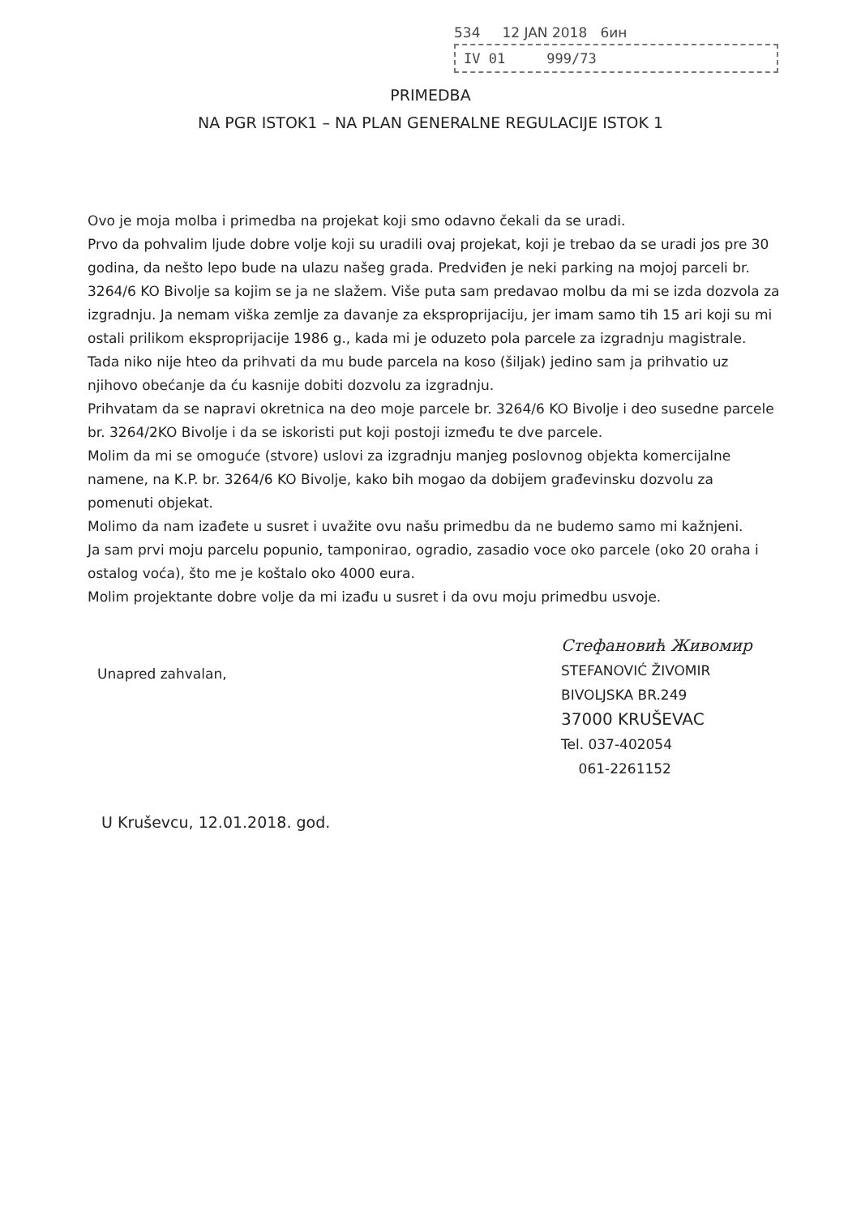534 12 JAN 2018 6ин
IV 01 999/73
PRIMEDBA
NA PGR ISTOK1 – NA PLAN GENERALNE REGULACIJE ISTOK 1
Ovo je moja molba i primedba na projekat koji smo odavno čekali da se uradi.
Prvo da pohvalim ljude dobre volje koji su uradili ovaj projekat, koji je trebao da se uradi jos pre 30 godina, da nešto lepo bude na ulazu našeg grada. Predviđen je neki parking na mojoj parceli br. 3264/6 KO Bivolje sa kojim se ja ne slažem. Više puta sam predavao molbu da mi se izda dozvola za izgradnju. Ja nemam viška zemlje za davanje za eksproprijaciju, jer imam samo tih 15 ari koji su mi ostali prilikom eksproprijacije 1986 g., kada mi je oduzeto pola parcele za izgradnju magistrale. Tada niko nije hteo da prihvati da mu bude parcela na koso (šiljak) jedino sam ja prihvatio uz njihovo obećanje da ću kasnije dobiti dozvolu za izgradnju.
Prihvatam da se napravi okretnica na deo moje parcele br. 3264/6 KO Bivolje i deo susedne parcele br. 3264/2KO Bivolje i da se iskoristi put koji postoji između te dve parcele.
Molim da mi se omoguće (stvore) uslovi za izgradnju manjeg poslovnog objekta komercijalne namene, na K.P. br. 3264/6 KO Bivolje, kako bih mogao da dobijem građevinsku dozvolu za pomenuti objekat.
Molimo da nam izađete u susret i uvažite ovu našu primedbu da ne budemo samo mi kažnjeni.
Ja sam prvi moju parcelu popunio, tamponirao, ogradio, zasadio voce oko parcele (oko 20 oraha i ostalog voća), što me je koštalo oko 4000 eura.
Molim projektante dobre volje da mi izađu u susret i da ovu moju primedbu usvoje.
Unapred zahvalan,
Стефановић Живомир
STEFANOVIĆ ŽIVOMIR
BIVOLJSKA BR.249
37000 KRUŠEVAC
Tel. 037-402054
061-2261152
U Kruševcu, 12.01.2018. god.